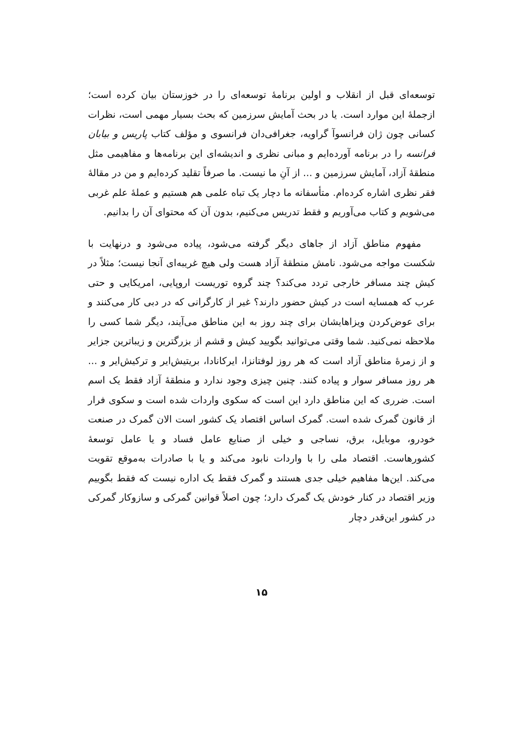توسعه‌ای قبل از انقلاب و اولین برنامهٔ توسعه‌ای را در خوزستان بیان کرده است؛ ازجملهٔ این موارد است. یا در بحث آمایش سرزمین که بحث بسیار مهمی است، نظرات کسانی چون ژان فرانسوآ گراویه، جغرافی‌دان فرانسوی و مؤلف کتاب پاریس و بیابان فرانسه را در برنامه آورده‌ایم و مبانی نظری و اندیشه‌ای این برنامه‌ها و مفاهیمی مثل منطقهٔ آزاد، آمایش سرزمین و ... از آنِ ما نیست. ما صرفاً تقلید کرده‌ایم و من در مقالهٔ فقر نظری اشاره کرده‌ام. متأسفانه ما دچار یک تباه علمی هم هستیم و عملهٔ علم غربی می‌شویم و کتاب می‌آوریم و فقط تدریس می‌کنیم، بدون آن که محتوای آن را بدانیم.
مفهوم مناطق آزاد از جاهای دیگر گرفته می‌شود، پیاده می‌شود و درنهایت با شکست مواجه می‌شود. نامش منطقهٔ آزاد هست ولی هیچ غریبه‌ای آنجا نیست؛ مثلاً در کیش چند مسافر خارجی تردد می‌کند؟ چند گروه توریست اروپایی، امریکایی و حتی عرب که همسایه است در کیش حضور دارند؟ غیر از کارگرانی که در دبی کار می‌کنند و برای عوض‌کردن ویزاهایشان برای چند روز به این مناطق می‌آیند، دیگر شما کسی را ملاحظه نمی‌کنید. شما وقتی می‌توانید بگویید کیش و قشم از بزرگترین و زیباترین جزایر و از زمرهٔ مناطق آزاد است که هر روز لوفتانزا، ایرکانادا، بریتیش‌ایر و ترکیش‌ایر و ... هر روز مسافر سوار و پیاده کنند. چنین چیزی وجود ندارد و منطقهٔ آزاد فقط یک اسم است. ضرری که این مناطق دارد این است که سکوی واردات شده است و سکوی فرار از قانون گمرک شده است. گمرک اساس اقتصاد یک کشور است الان گمرک در صنعت خودرو، موبایل، برق، نساجی و خیلی از صنایع عامل فساد و یا عامل توسعهٔ کشورهاست. اقتصاد ملی را با واردات نابود می‌کند و یا با صادرات به‌موقع تقویت می‌کند. این‌ها مفاهیم خیلی جدی هستند و گمرک فقط یک اداره نیست که فقط بگوییم وزیر اقتصاد در کنار خودش یک گمرک دارد؛ چون اصلاً قوانین گمرکی و سازوکار گمرکی در کشور این‌قدر دچار
۱۵